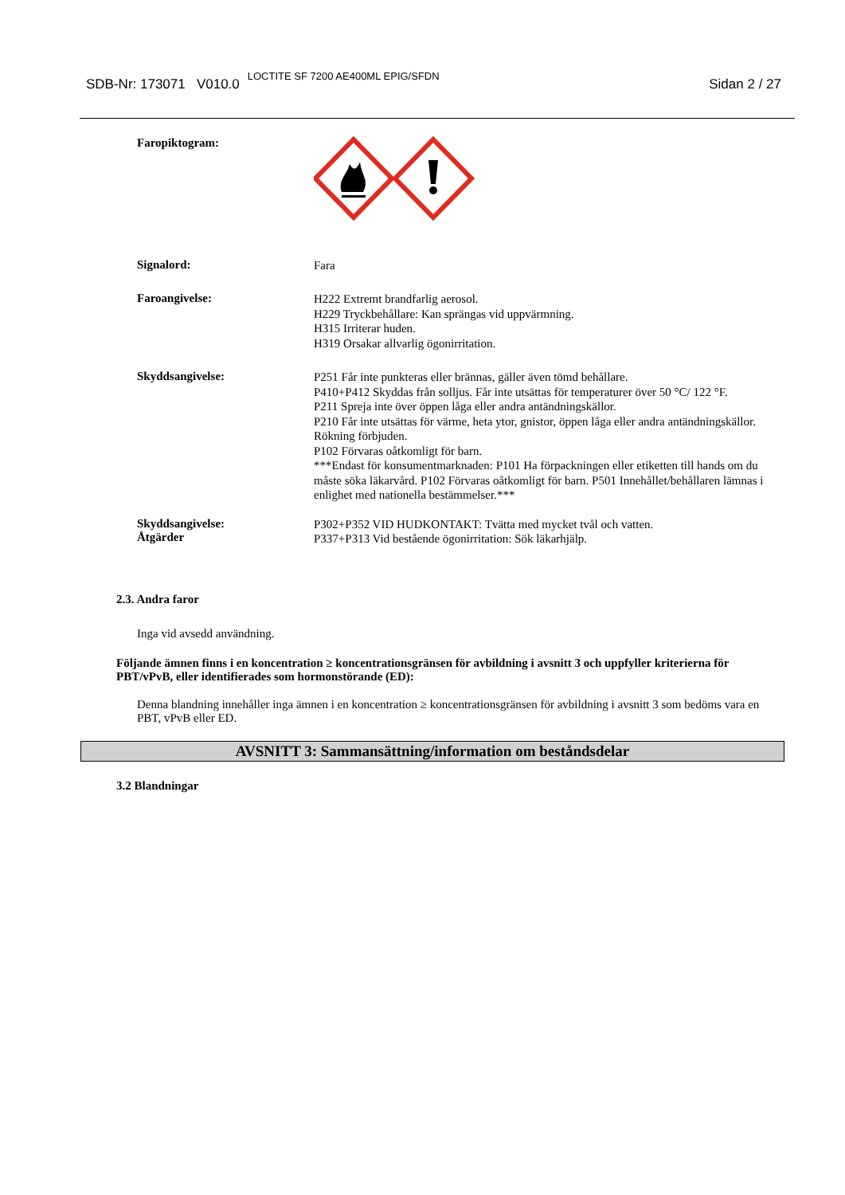SDB-Nr: 173071 V010.0 LOCTITE SF 7200 AE400ML EPIG/SFDN
Sidan 2 / 27
Faropiktogram:
Signalord:
Fara
Faroangivelse:
H222 Extremt brandfarlig aerosol.
H229 Tryckbehållare: Kan sprängas vid uppvärmning.
H315 Irriterar huden.
H319 Orsakar allvarlig ögonirritation.
Skyddsangivelse:
P251 Får inte punkteras eller brännas, gäller även tömd behållare.
P410+P412 Skyddas från solljus. Får inte utsättas för temperaturer över 50 °C/ 122 °F.
P211 Spreja inte över öppen låga eller andra antändningskällor.
P210 Får inte utsättas för värme, heta ytor, gnistor, öppen låga eller andra antändningskällor. Rökning förbjuden.
P102 Förvaras oåtkomligt för barn.
***Endast för konsumentmarknaden: P101 Ha förpackningen eller etiketten till hands om du måste söka läkarvård. P102 Förvaras oåtkomligt för barn. P501 Innehållet/behållaren lämnas i enlighet med nationella bestämmelser.***
Skyddsangivelse:
Åtgärder
P302+P352 VID HUDKONTAKT: Tvätta med mycket tvål och vatten.
P337+P313 Vid bestående ögonirritation: Sök läkarhjälp.
2.3. Andra faror
Inga vid avsedd användning.
Följande ämnen finns i en koncentration ≥ koncentrationsgränsen för avbildning i avsnitt 3 och uppfyller kriterierna för PBT/vPvB, eller identifierades som hormonstörande (ED):
Denna blandning innehåller inga ämnen i en koncentration ≥ koncentrationsgränsen för avbildning i avsnitt 3 som bedöms vara en PBT, vPvB eller ED.
AVSNITT 3: Sammansättning/information om beståndsdelar
3.2 Blandningar